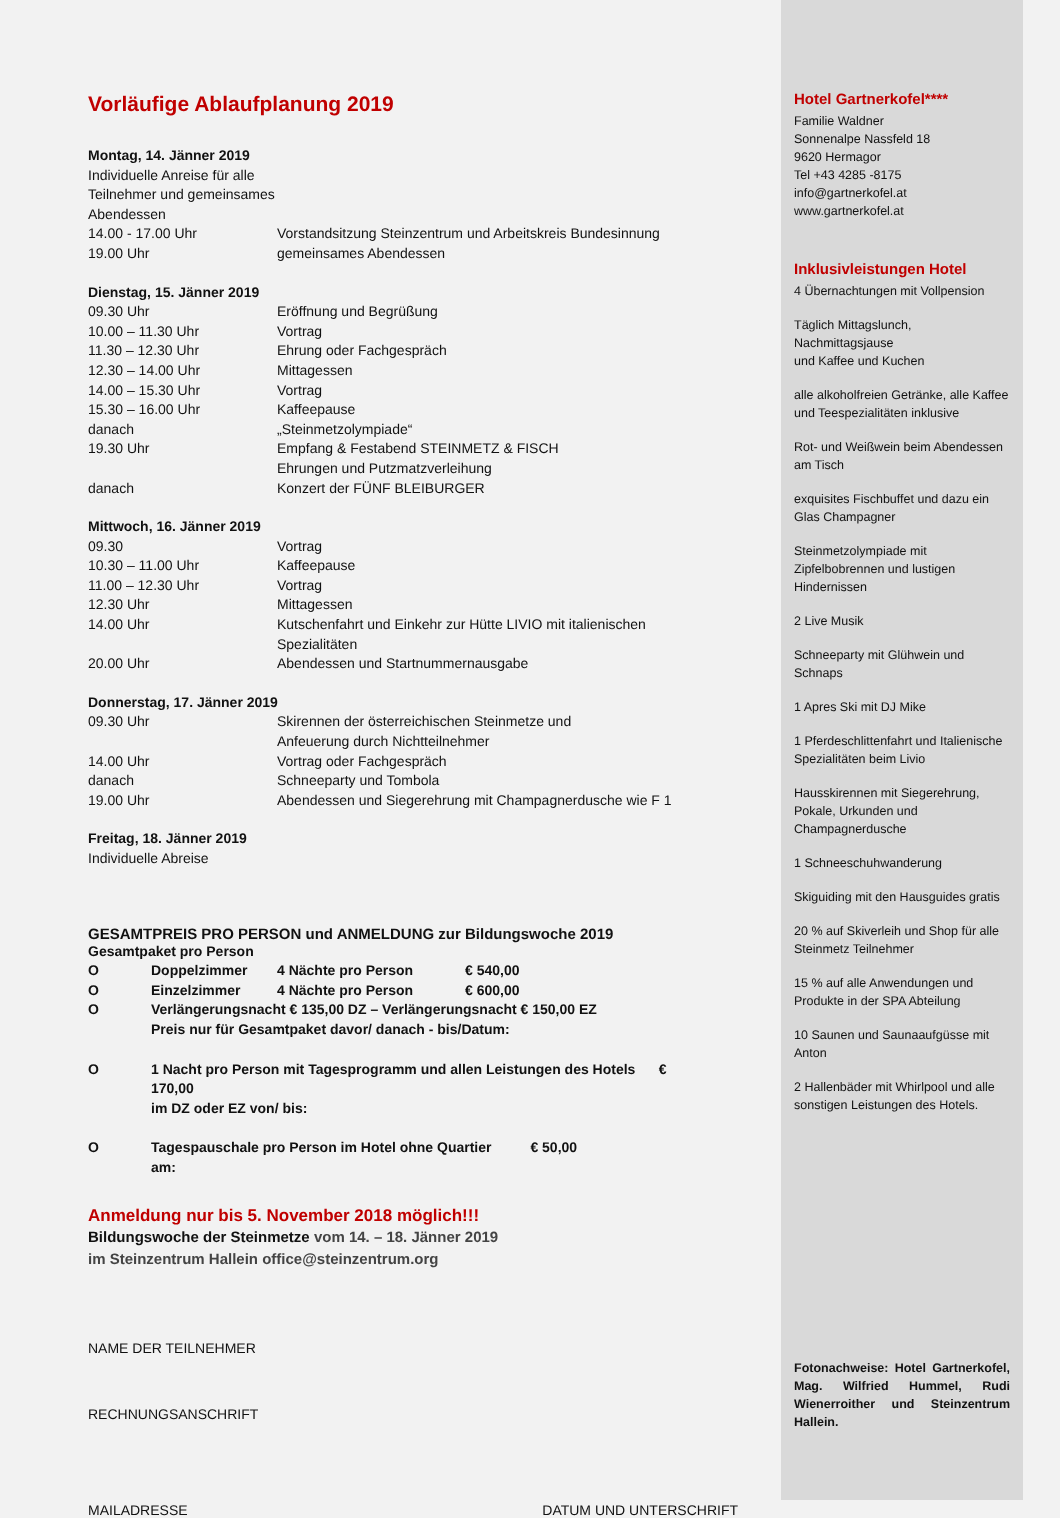Vorläufige Ablaufplanung 2019
Montag, 14. Jänner 2019
Individuelle Anreise für alle Teilnehmer und gemeinsames Abendessen
14.00 - 17.00 Uhr Vorstandsitzung Steinzentrum und Arbeitskreis Bundesinnung
19.00 Uhr gemeinsames Abendessen
Dienstag, 15. Jänner 2019
09.30 Uhr Eröffnung und Begrüßung
10.00 – 11.30 Uhr Vortrag
11.30 – 12.30 Uhr Ehrung oder Fachgespräch
12.30 – 14.00 Uhr Mittagessen
14.00 – 15.30 Uhr Vortrag
15.30 – 16.00 Uhr Kaffeepause
danach „Steinmetzolympiade“
19.30 Uhr Empfang & Festabend STEINMETZ & FISCH
Ehrungen und Putzmatzverleihung
danach Konzert der FÜNF BLEIBURGER
Mittwoch, 16. Jänner 2019
09.30 Vortrag
10.30 – 11.00 Uhr Kaffeepause
11.00 – 12.30 Uhr Vortrag
12.30 Uhr Mittagessen
14.00 Uhr Kutschenfahrt und Einkehr zur Hütte LIVIO mit italienischen Spezialitäten
20.00 Uhr Abendessen und Startnummernausgabe
Donnerstag, 17. Jänner 2019
09.30 Uhr Skirennen der österreichischen Steinmetze und
Anfeuerung durch Nichtteilnehmer
14.00 Uhr Vortrag oder Fachgespräch
danach Schneeparty und Tombola
19.00 Uhr Abendessen und Siegerehrung mit Champagnerdusche wie F 1
Freitag, 18. Jänner 2019
Individuelle Abreise
GESAMTPREIS PRO PERSON und ANMELDUNG zur Bildungswoche 2019
Gesamtpaket pro Person
O Doppelzimmer 4 Nächte pro Person € 540,00
O Einzelzimmer 4 Nächte pro Person € 600,00
O Verlängerungsnacht € 135,00 DZ – Verlängerungsnacht € 150,00 EZ
Preis nur für Gesamtpaket davor/ danach - bis/Datum:
O 1 Nacht pro Person mit Tagesprogramm und allen Leistungen des Hotels € 170,00
im DZ oder EZ von/ bis:
O Tagespauschale pro Person im Hotel ohne Quartier € 50,00
am:
Anmeldung nur bis 5. November 2018 möglich!!!
Bildungswoche der Steinmetze vom 14. – 18. Jänner 2019
im Steinzentrum Hallein office@steinzentrum.org
NAME DER TEILNEHMER
RECHNUNGSANSCHRIFT
MAILADRESSE DATUM UND UNTERSCHRIFT
Hotel Gartnerkofel****
Familie Waldner
Sonnenalpe Nassfeld 18
9620 Hermagor
Tel +43 4285 -8175
info@gartnerkofel.at
www.gartnerkofel.at
Inklusivleistungen Hotel
4 Übernachtungen mit Vollpension
Täglich Mittagslunch,
Nachmittagsjause
und Kaffee und Kuchen
alle alkoholfreien Getränke, alle Kaffee und Teespezialitäten inklusive
Rot- und Weißwein beim Abendessen am Tisch
exquisites Fischbuffet und dazu ein Glas Champagner
Steinmetzolympiade mit Zipfelbobrennen und lustigen Hindernissen
2 Live Musik
Schneeparty mit Glühwein und Schnaps
1 Apres Ski mit DJ Mike
1 Pferdeschlittenfahrt und Italienische Spezialitäten beim Livio
Hausskirennen mit Siegerehrung, Pokale, Urkunden und Champagnerdusche
1 Schneeschuhwanderung
Skiguiding mit den Hausguides gratis
20 % auf Skiverleih und Shop für alle Steinmetz Teilnehmer
15 % auf alle Anwendungen und Produkte in der SPA Abteilung
10 Saunen und Saunaaufgüsse mit Anton
2 Hallenbäder mit Whirlpool und alle sonstigen Leistungen des Hotels.
Fotonachweise: Hotel Gartnerkofel, Mag. Wilfried Hummel, Rudi Wienerroither und Steinzentrum Hallein.